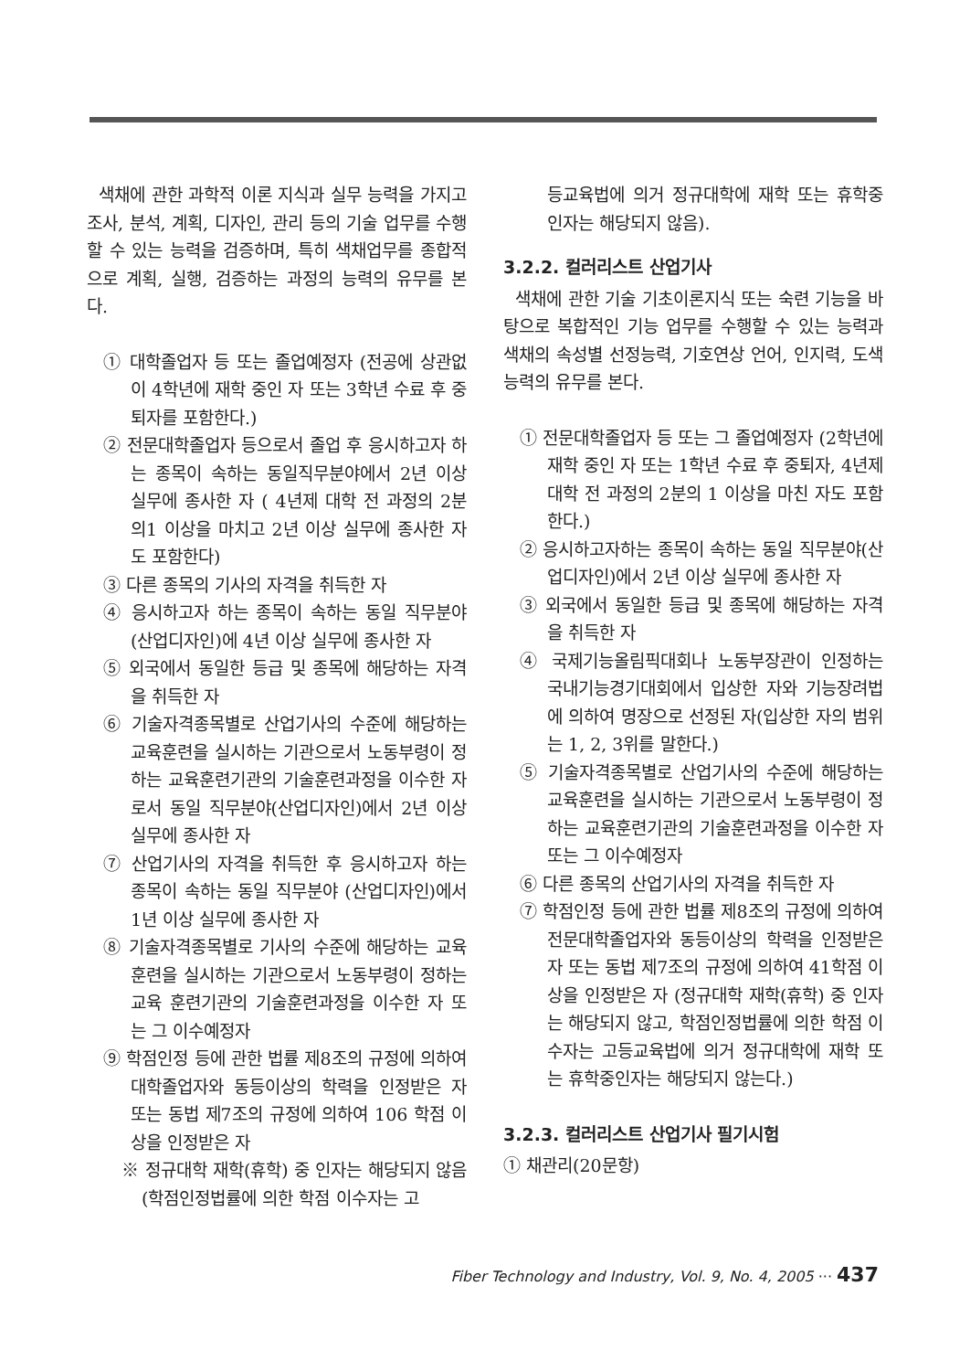색채에 관한 과학적 이론 지식과 실무 능력을 가지고 조사, 분석, 계획, 디자인, 관리 등의 기술 업무를 수행할 수 있는 능력을 검증하며, 특히 색채업무를 종합적으로 계획, 실행, 검증하는 과정의 능력의 유무를 본다.
① 대학졸업자 등 또는 졸업예정자 (전공에 상관없이 4학년에 재학 중인 자 또는 3학년 수료 후 중퇴자를 포함한다.)
② 전문대학졸업자 등으로서 졸업 후 응시하고자 하는 종목이 속하는 동일직무분야에서 2년 이상 실무에 종사한 자 ( 4년제 대학 전 과정의 2분의1 이상을 마치고 2년 이상 실무에 종사한 자도 포함한다)
③ 다른 종목의 기사의 자격을 취득한 자
④ 응시하고자 하는 종목이 속하는 동일 직무분야(산업디자인)에 4년 이상 실무에 종사한 자
⑤ 외국에서 동일한 등급 및 종목에 해당하는 자격을 취득한 자
⑥ 기술자격종목별로 산업기사의 수준에 해당하는 교육훈련을 실시하는 기관으로서 노동부령이 정하는 교육훈련기관의 기술훈련과정을 이수한 자로서 동일 직무분야(산업디자인)에서 2년 이상 실무에 종사한 자
⑦ 산업기사의 자격을 취득한 후 응시하고자 하는 종목이 속하는 동일 직무분야 (산업디자인)에서1년 이상 실무에 종사한 자
⑧ 기술자격종목별로 기사의 수준에 해당하는 교육훈련을 실시하는 기관으로서 노동부령이 정하는 교육 훈련기관의 기술훈련과정을 이수한 자 또는 그 이수예정자
⑨ 학점인정 등에 관한 법률 제8조의 규정에 의하여 대학졸업자와 동등이상의 학력을 인정받은 자 또는 동법 제7조의 규정에 의하여 106 학점 이상을 인정받은 자
※ 정규대학 재학(휴학) 중 인자는 해당되지 않음 (학점인정법률에 의한 학점 이수자는 고
등교육법에 의거 정규대학에 재학 또는 휴학중인자는 해당되지 않음).
3.2.2. 컬러리스트 산업기사
색채에 관한 기술 기초이론지식 또는 숙련 기능을 바탕으로 복합적인 기능 업무를 수행할 수 있는 능력과 색채의 속성별 선정능력, 기호연상 언어, 인지력, 도색 능력의 유무를 본다.
① 전문대학졸업자 등 또는 그 졸업예정자 (2학년에 재학 중인 자 또는 1학년 수료 후 중퇴자, 4년제 대학 전 과정의 2분의 1 이상을 마친 자도 포함한다.)
② 응시하고자하는 종목이 속하는 동일 직무분야(산업디자인)에서 2년 이상 실무에 종사한 자
③ 외국에서 동일한 등급 및 종목에 해당하는 자격을 취득한 자
④ 국제기능올림픽대회나 노동부장관이 인정하는 국내기능경기대회에서 입상한 자와 기능장려법에 의하여 명장으로 선정된 자(입상한 자의 범위는 1, 2, 3위를 말한다.)
⑤ 기술자격종목별로 산업기사의 수준에 해당하는 교육훈련을 실시하는 기관으로서 노동부령이 정하는 교육훈련기관의 기술훈련과정을 이수한 자 또는 그 이수예정자
⑥ 다른 종목의 산업기사의 자격을 취득한 자
⑦ 학점인정 등에 관한 법률 제8조의 규정에 의하여 전문대학졸업자와 동등이상의 학력을 인정받은 자 또는 동법 제7조의 규정에 의하여 41학점 이상을 인정받은 자 (정규대학 재학(휴학) 중 인자는 해당되지 않고, 학점인정법률에 의한 학점 이수자는 고등교육법에 의거 정규대학에 재학 또는 휴학중인자는 해당되지 않는다.)
3.2.3. 컬러리스트 산업기사 필기시험
① 채관리(20문항)
Fiber Technology and Industry, Vol. 9, No. 4, 2005 ··· 437